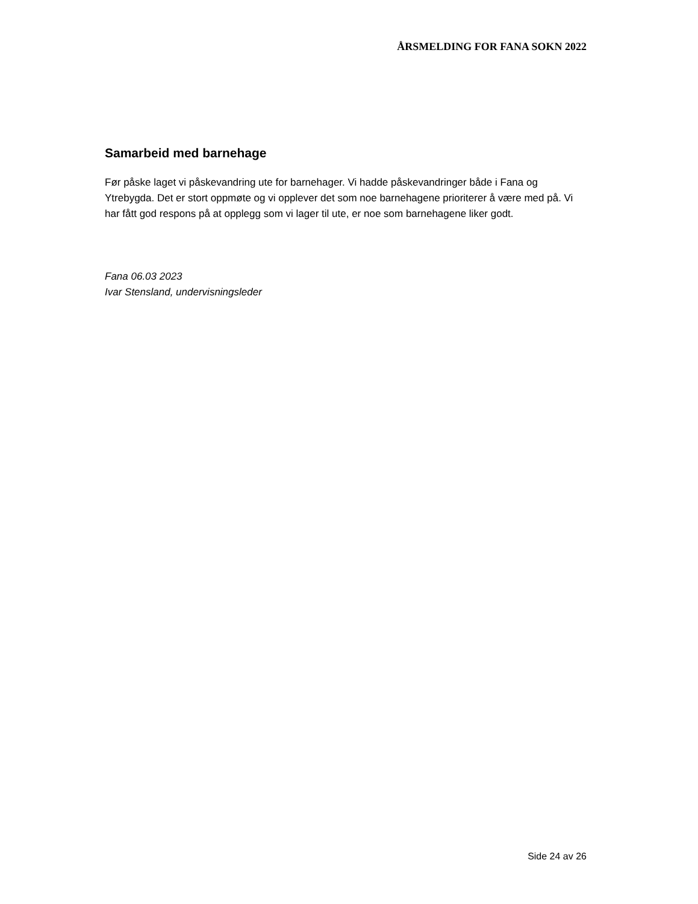ÅRSMELDING FOR FANA SOKN 2022
Samarbeid med barnehage
Før påske laget vi påskevandring ute for barnehager. Vi hadde påskevandringer både i Fana og Ytrebygda. Det er stort oppmøte og vi opplever det som noe barnehagene prioriterer å være med på. Vi har fått god respons på at opplegg som vi lager til ute, er noe som barnehagene liker godt.
Fana 06.03 2023
Ivar Stensland, undervisningsleder
Side 24 av 26